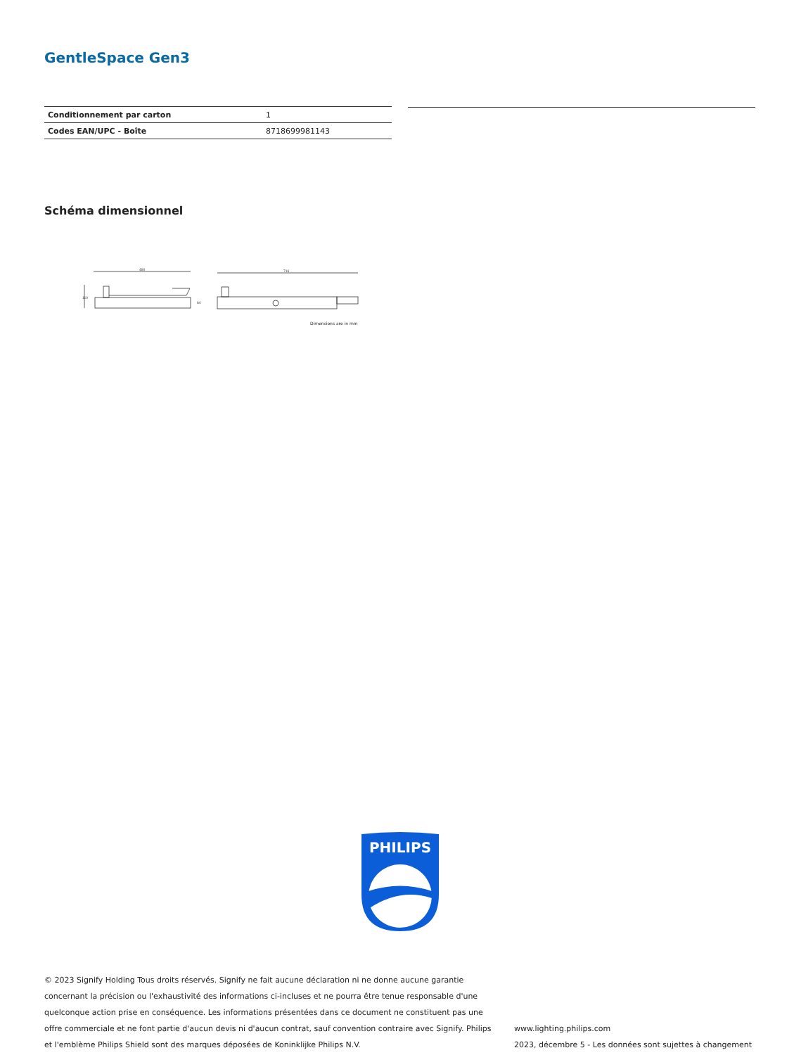GentleSpace Gen3
| Conditionnement par carton | 1 |
| Codes EAN/UPC - Boîte | 8718699981143 |
Schéma dimensionnel
490
110
64
716
Dimensions are in mm
PHILIPS
© 2023 Signify Holding Tous droits réservés. Signify ne fait aucune déclaration ni ne donne aucune garantie concernant la précision ou l'exhaustivité des informations ci-incluses et ne pourra être tenue responsable d'une quelconque action prise en conséquence. Les informations présentées dans ce document ne constituent pas une offre commerciale et ne font partie d'aucun devis ni d'aucun contrat, sauf convention contraire avec Signify. Philips et l'emblème Philips Shield sont des marques déposées de Koninklijke Philips N.V.
www.lighting.philips.com
2023, décembre 5 - Les données sont sujettes à changement